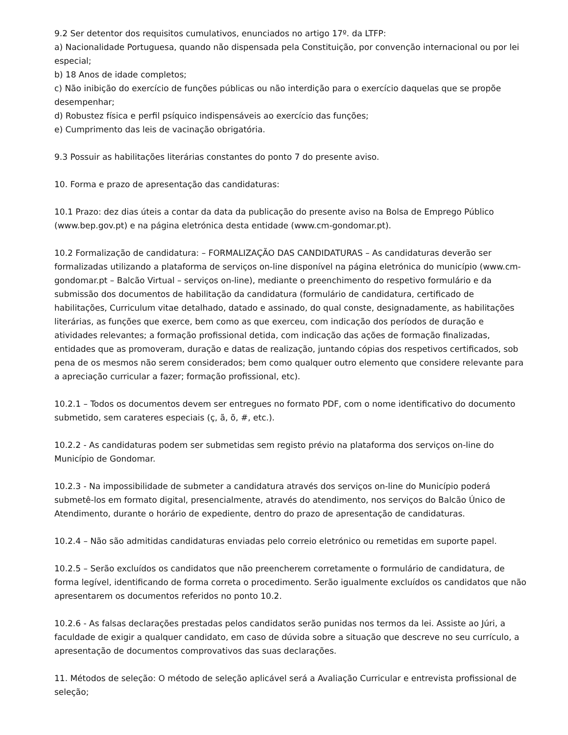9.2 Ser detentor dos requisitos cumulativos, enunciados no artigo 17º. da LTFP:
a) Nacionalidade Portuguesa, quando não dispensada pela Constituição, por convenção internacional ou por lei especial;
b) 18 Anos de idade completos;
c) Não inibição do exercício de funções públicas ou não interdição para o exercício daquelas que se propõe desempenhar;
d) Robustez física e perfil psíquico indispensáveis ao exercício das funções;
e) Cumprimento das leis de vacinação obrigatória.
9.3 Possuir as habilitações literárias constantes do ponto 7 do presente aviso.
10. Forma e prazo de apresentação das candidaturas:
10.1 Prazo: dez dias úteis a contar da data da publicação do presente aviso na Bolsa de Emprego Público (www.bep.gov.pt) e na página eletrónica desta entidade (www.cm-gondomar.pt).
10.2 Formalização de candidatura: – FORMALIZAÇÃO DAS CANDIDATURAS – As candidaturas deverão ser formalizadas utilizando a plataforma de serviços on-line disponível na página eletrónica do município (www.cm-gondomar.pt – Balcão Virtual – serviços on-line), mediante o preenchimento do respetivo formulário e da submissão dos documentos de habilitação da candidatura (formulário de candidatura, certificado de habilitações, Curriculum vitae detalhado, datado e assinado, do qual conste, designadamente, as habilitações literárias, as funções que exerce, bem como as que exerceu, com indicação dos períodos de duração e atividades relevantes; a formação profissional detida, com indicação das ações de formação finalizadas, entidades que as promoveram, duração e datas de realização, juntando cópias dos respetivos certificados, sob pena de os mesmos não serem considerados; bem como qualquer outro elemento que considere relevante para a apreciação curricular a fazer; formação profissional, etc).
10.2.1 – Todos os documentos devem ser entregues no formato PDF, com o nome identificativo do documento submetido, sem carateres especiais (ç, ã, õ, #, etc.).
10.2.2 - As candidaturas podem ser submetidas sem registo prévio na plataforma dos serviços on-line do Município de Gondomar.
10.2.3 - Na impossibilidade de submeter a candidatura através dos serviços on-line do Município poderá submetê-los em formato digital, presencialmente, através do atendimento, nos serviços do Balcão Único de Atendimento, durante o horário de expediente, dentro do prazo de apresentação de candidaturas.
10.2.4 – Não são admitidas candidaturas enviadas pelo correio eletrónico ou remetidas em suporte papel.
10.2.5 – Serão excluídos os candidatos que não preencherem corretamente o formulário de candidatura, de forma legível, identificando de forma correta o procedimento. Serão igualmente excluídos os candidatos que não apresentarem os documentos referidos no ponto 10.2.
10.2.6 - As falsas declarações prestadas pelos candidatos serão punidas nos termos da lei. Assiste ao Júri, a faculdade de exigir a qualquer candidato, em caso de dúvida sobre a situação que descreve no seu currículo, a apresentação de documentos comprovativos das suas declarações.
11. Métodos de seleção: O método de seleção aplicável será a Avaliação Curricular e entrevista profissional de seleção;